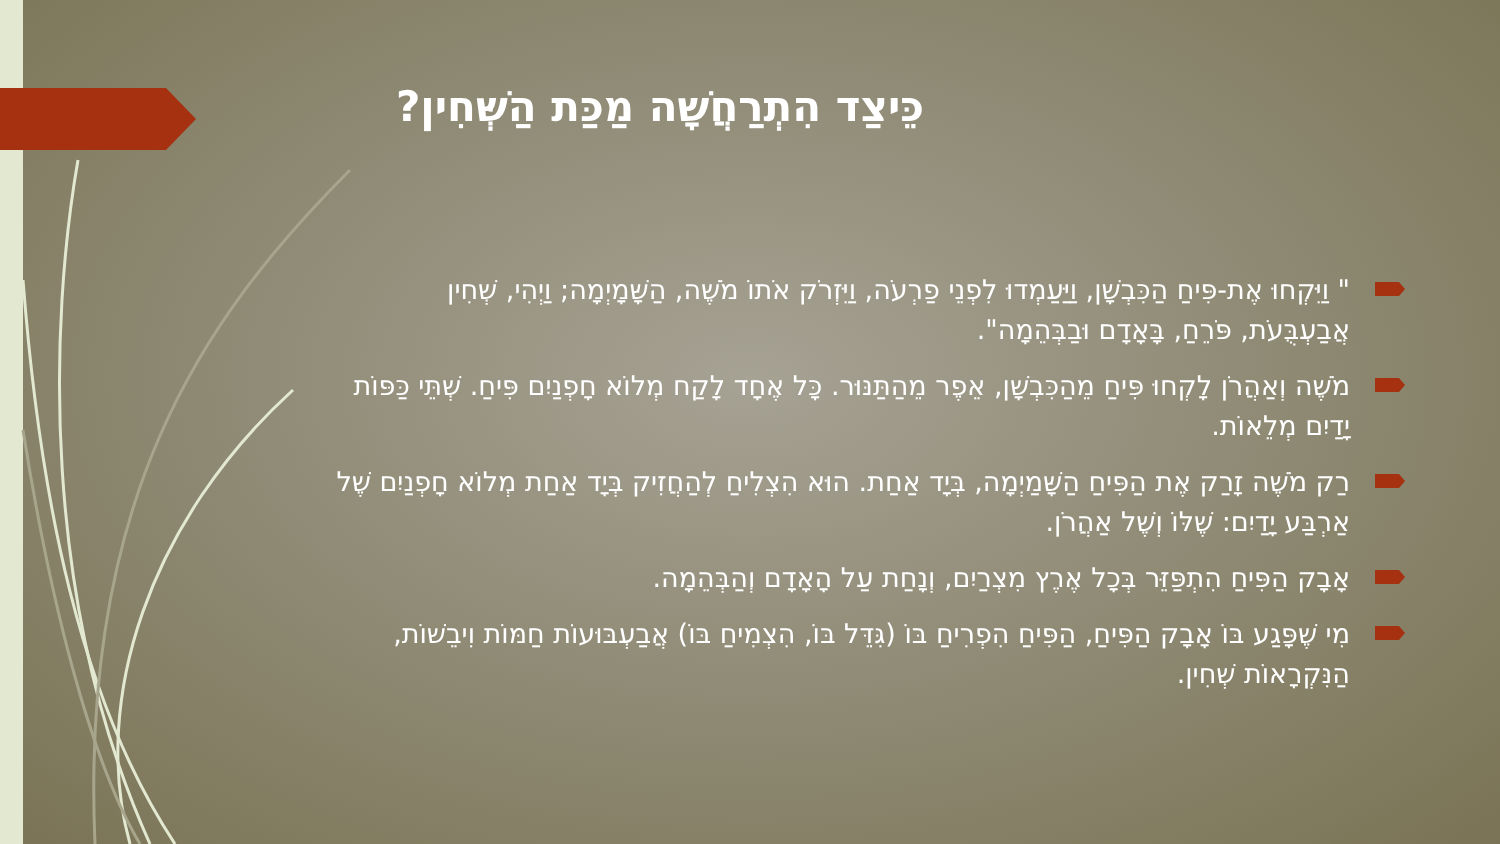כֵּיצַד הִתְרַחֲשָׁה מַכַּת הַשְּׁחִין?
" וַיִּקְחוּ אֶת-פִּיחַ הַכִּבְשָׁן, וַיַּעַמְדוּ לִפְנֵי פַרְעֹה, וַיִּזְרֹק אֹתוֹ מֹשֶׁה, הַשָּׁמָיְמָה; וַיְהִי, שְׁחִין אֲבַעְבֻּעֹת, פֹּרֵחַ, בָּאָדָם וּבַבְּהֵמָה".
מֹשֶׁה וְאַהֲרֹן לָקְחוּ פִּיחַ מֵהַכִּבְשָׁן, אֵפֶר מֵהַתַּנּוּר. כָּל אֶחָד לָקַח מְלוֹא חָפְנַיִם פִּיחַ. שְׁתֵּי כַּפּוֹת יָדַיִם מְלֵאוֹת.
רַק מֹשֶׁה זָרַק אֶת הַפִּיחַ הַשָּׁמַיְמָה, בְּיָד אַחַת. הוּא הִצְלִיחַ לְהַחֲזִיק בְּיָד אַחַת מְלוֹא חָפְנַיִם שֶׁל אַרְבַּע יָדַיִם: שֶׁלּוֹ וְשֶׁל אַהֲרֹן.
אָבָק הַפִּיחַ הִתְפַּזֵּר בְּכָל אֶרֶץ מִצְרַיִם, וְנָחַת עַל הָאָדָם וְהַבְּהֵמָה.
מִי שֶׁפָּגַע בּוֹ אָבָק הַפִּיחַ, הַפִּיחַ הִפְרִיחַ בּוֹ (גִּדֵּל בּוֹ, הִצְמִיחַ בּוֹ) אֲבַעְבּוּעוֹת חַמּוֹת וִיבֵשׁוֹת, הַנִּקְרָאוֹת שְׁחִין.